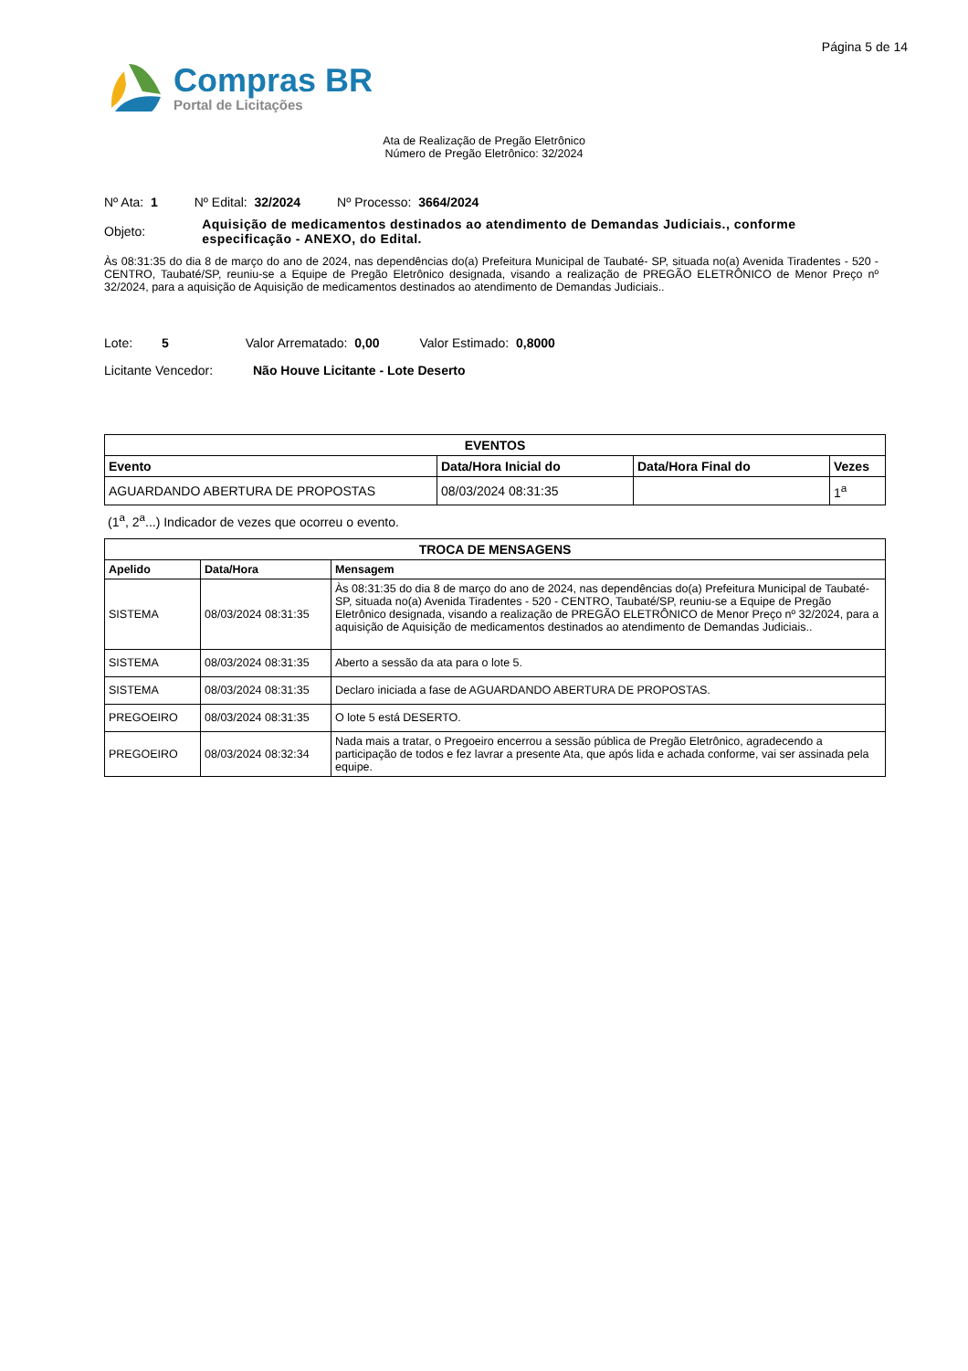Página 5 de 14
Compras BR
Portal de Licitações
Ata de Realização de Pregão Eletrônico
Número de Pregão Eletrônico: 32/2024
Nº Ata: 1 Nº Edital: 32/2024 Nº Processo: 3664/2024
Objeto:
Aquisição de medicamentos destinados ao atendimento de Demandas Judiciais., conforme especificação - ANEXO, do Edital.
Às 08:31:35 do dia 8 de março do ano de 2024, nas dependências do(a) Prefeitura Municipal de Taubaté- SP, situada no(a) Avenida Tiradentes - 520 - CENTRO, Taubaté/SP, reuniu-se a Equipe de Pregão Eletrônico designada, visando a realização de PREGÃO ELETRÔNICO de Menor Preço nº 32/2024, para a aquisição de Aquisição de medicamentos destinados ao atendimento de Demandas Judiciais..
Lote: 5 Valor Arrematado: 0,00 Valor Estimado: 0,8000
Licitante Vencedor: Não Houve Licitante - Lote Deserto
| EVENTOS | | | |
| --- | --- | --- | --- |
| Evento | Data/Hora Inicial do | Data/Hora Final do | Vezes |
| AGUARDANDO ABERTURA DE PROPOSTAS | 08/03/2024 08:31:35 | | 1<sup>a</sup> |
(1<sup>a</sup>, 2<sup>a</sup>...) Indicador de vezes que ocorreu o evento.
| TROCA DE MENSAGENS | | |
| --- | --- | --- |
| Apelido | Data/Hora | Mensagem |
| SISTEMA | 08/03/2024 08:31:35 | Às 08:31:35 do dia 8 de março do ano de 2024, nas dependências do(a) Prefeitura Municipal de Taubaté- SP, situada no(a) Avenida Tiradentes - 520 - CENTRO, Taubaté/SP, reuniu-se a Equipe de Pregão Eletrônico designada, visando a realização de PREGÃO ELETRÔNICO de Menor Preço nº 32/2024, para a aquisição de Aquisição de medicamentos destinados ao atendimento de Demandas Judiciais.. |
| SISTEMA | 08/03/2024 08:31:35 | Aberto a sessão da ata para o lote 5. |
| SISTEMA | 08/03/2024 08:31:35 | Declaro iniciada a fase de AGUARDANDO ABERTURA DE PROPOSTAS. |
| PREGOEIRO | 08/03/2024 08:31:35 | O lote 5 está DESERTO. |
| PREGOEIRO | 08/03/2024 08:32:34 | Nada mais a tratar, o Pregoeiro encerrou a sessão pública de Pregão Eletrônico, agradecendo a participação de todos e fez lavrar a presente Ata, que após lida e achada conforme, vai ser assinada pela equipe. |